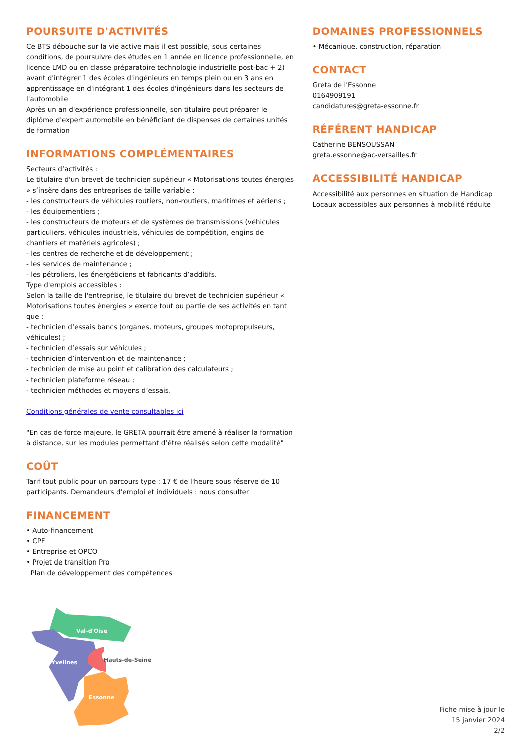POURSUITE D'ACTIVITÉS
Ce BTS débouche sur la vie active mais il est possible, sous certaines conditions, de poursuivre des études en 1 année en licence professionnelle, en licence LMD ou en classe préparatoire technologie industrielle post-bac + 2) avant d'intégrer 1 des écoles d'ingénieurs en temps plein ou en 3 ans en apprentissage en d'intégrant 1 des écoles d'ingénieurs dans les secteurs de l'automobile
Après un an d'expérience professionnelle, son titulaire peut préparer le diplôme d'expert automobile en bénéficiant de dispenses de certaines unités de formation
INFORMATIONS COMPLÉMENTAIRES
Secteurs d’activités :
Le titulaire d'un brevet de technicien supérieur « Motorisations toutes énergies » s’insère dans des entreprises de taille variable :
- les constructeurs de véhicules routiers, non-routiers, maritimes et aériens ;
- les équipementiers ;
- les constructeurs de moteurs et de systèmes de transmissions (véhicules particuliers, véhicules industriels, véhicules de compétition, engins de chantiers et matériels agricoles) ;
- les centres de recherche et de développement ;
- les services de maintenance ;
- les pétroliers, les énergéticiens et fabricants d’additifs.
Type d'emplois accessibles :
Selon la taille de l'entreprise, le titulaire du brevet de technicien supérieur « Motorisations toutes énergies » exerce tout ou partie de ses activités en tant que :
- technicien d’essais bancs (organes, moteurs, groupes motopropulseurs, véhicules) ;
- technicien d’essais sur véhicules ;
- technicien d’intervention et de maintenance ;
- technicien de mise au point et calibration des calculateurs ;
- technicien plateforme réseau ;
- technicien méthodes et moyens d’essais.
Conditions générales de vente consultables ici
"En cas de force majeure, le GRETA pourrait être amené à réaliser la formation à distance, sur les modules permettant d’être réalisés selon cette modalité"
COÛT
Tarif tout public pour un parcours type : 17 € de l'heure sous réserve de 10 participants. Demandeurs d'emploi et individuels : nous consulter
FINANCEMENT
• Auto-financement
• CPF
• Entreprise et OPCO
• Projet de transition Pro
Plan de développement des compétences
DOMAINES PROFESSIONNELS
• Mécanique, construction, réparation
CONTACT
Greta de l'Essonne
0164909191
candidatures@greta-essonne.fr
RÉFÉRENT HANDICAP
Catherine BENSOUSSAN
greta.essonne@ac-versailles.fr
ACCESSIBILITÉ HANDICAP
Accessibilité aux personnes en situation de Handicap
Locaux accessibles aux personnes à mobilité réduite
Val-d'Oise
Yvelines
Hauts-de-Seine
Essonne
Fiche mise à jour le
15 janvier 2024
2/2